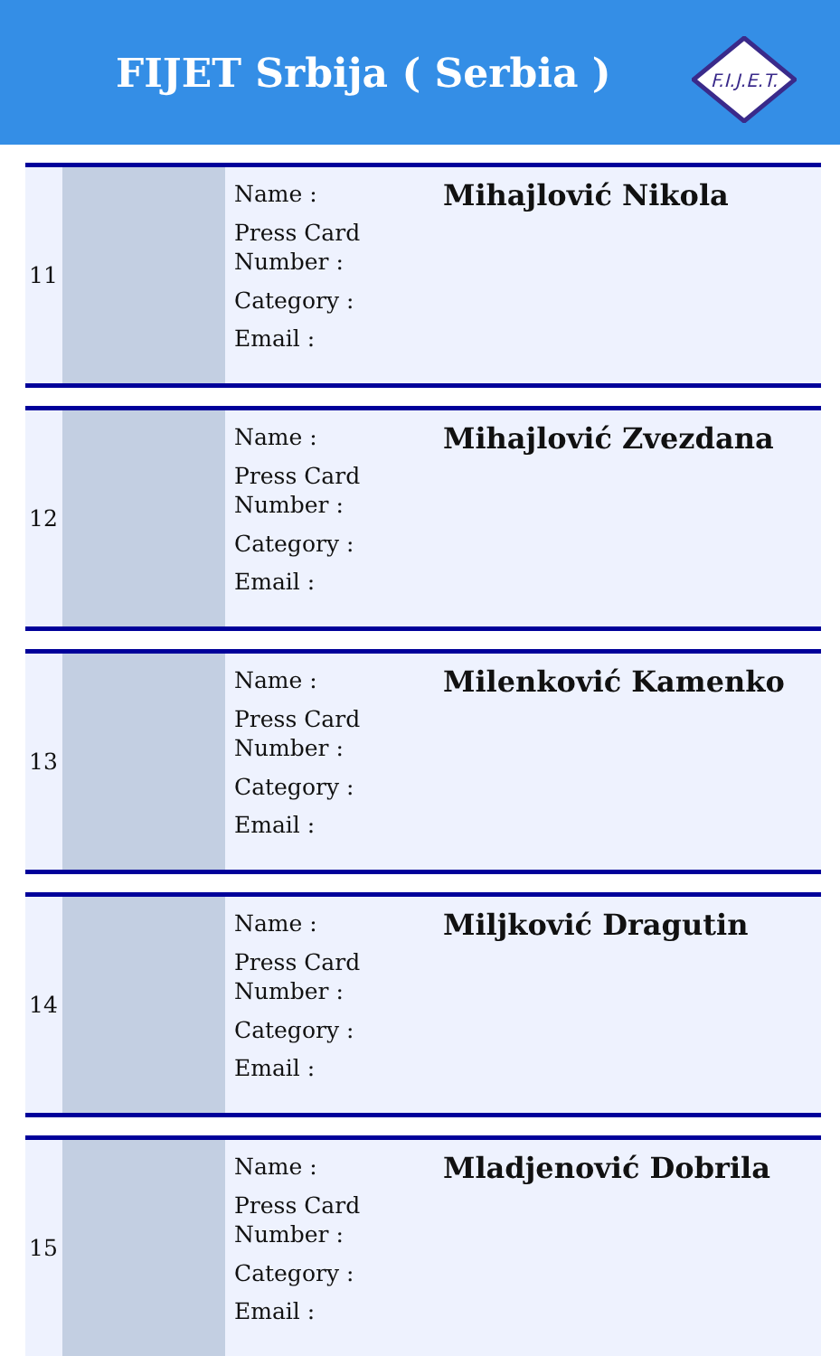FIJET Srbija ( Serbia )
F.I.J.E.T.
| 11 | | Name : Press Card Number : Category : Email : | Mihajlović Nikola |
| 12 | | Name : Press Card Number : Category : Email : | Mihajlović Zvezdana |
| 13 | | Name : Press Card Number : Category : Email : | Milenković Kamenko |
| 14 | | Name : Press Card Number : Category : Email : | Miljković Dragutin |
| 15 | | Name : Press Card Number : Category : Email : | Mladjenović Dobrila |